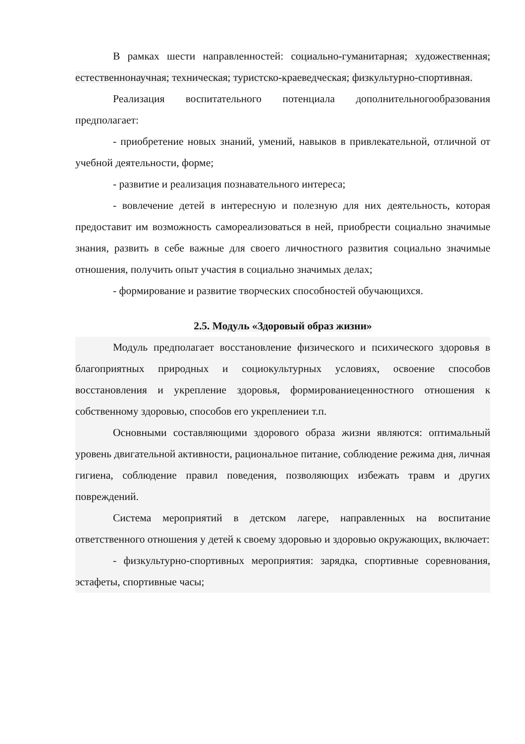В рамках шести направленностей: социально-гуманитарная; художественная; естественнонаучная; техническая; туристско-краеведческая; физкультурно-спортивная.
Реализация воспитательного потенциала дополнительногообразования предполагает:
- приобретение новых знаний, умений, навыков в привлекательной, отличной от учебной деятельности, форме;
- развитие и реализация познавательного интереса;
- вовлечение детей в интересную и полезную для них деятельность, которая предоставит им возможность самореализоваться в ней, приобрести социально значимые знания, развить в себе важные для своего личностного развития социально значимые отношения, получить опыт участия в социально значимых делах;
- формирование и развитие творческих способностей обучающихся.
2.5. Модуль «Здоровый образ жизни»
Модуль предполагает восстановление физического и психического здоровья в благоприятных природных и социокультурных условиях, освоение способов восстановления и укрепление здоровья, формированиеценностного отношения к собственному здоровью, способов его укреплениеи т.п.
Основными составляющими здорового образа жизни являются: оптимальный уровень двигательной активности, рациональное питание, соблюдение режима дня, личная гигиена, соблюдение правил поведения, позволяющих избежать травм и других повреждений.
Система мероприятий в детском лагере, направленных на воспитание ответственного отношения у детей к своему здоровью и здоровью окружающих, включает:
- физкультурно-спортивных мероприятия: зарядка, спортивные соревнования, эстафеты, спортивные часы;